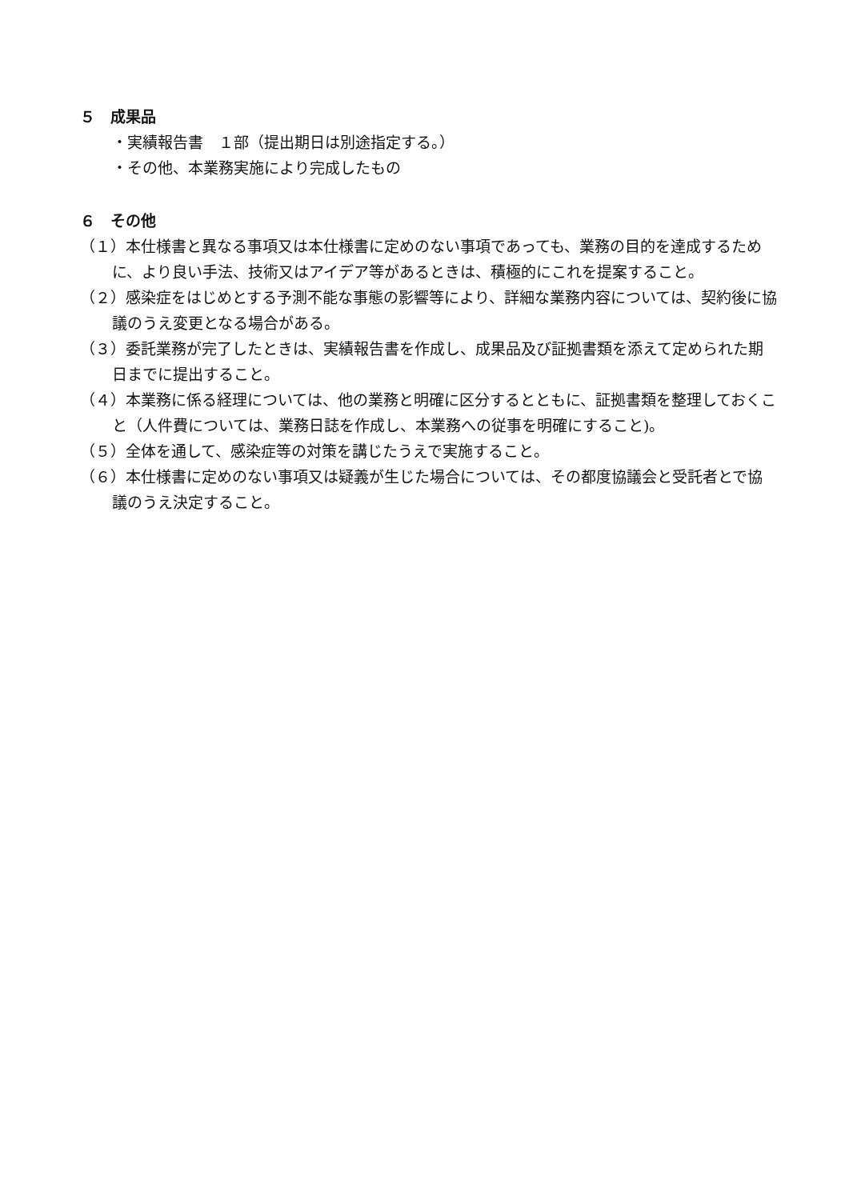５　成果品
・実績報告書　１部（提出期日は別途指定する。）
・その他、本業務実施により完成したもの
６　その他
（１）本仕様書と異なる事項又は本仕様書に定めのない事項であっても、業務の目的を達成するために、より良い手法、技術又はアイデア等があるときは、積極的にこれを提案すること。
（２）感染症をはじめとする予測不能な事態の影響等により、詳細な業務内容については、契約後に協議のうえ変更となる場合がある。
（３）委託業務が完了したときは、実績報告書を作成し、成果品及び証拠書類を添えて定められた期日までに提出すること。
（４）本業務に係る経理については、他の業務と明確に区分するとともに、証拠書類を整理しておくこと（人件費については、業務日誌を作成し、本業務への従事を明確にすること)。
（５）全体を通して、感染症等の対策を講じたうえで実施すること。
（６）本仕様書に定めのない事項又は疑義が生じた場合については、その都度協議会と受託者とで協議のうえ決定すること。